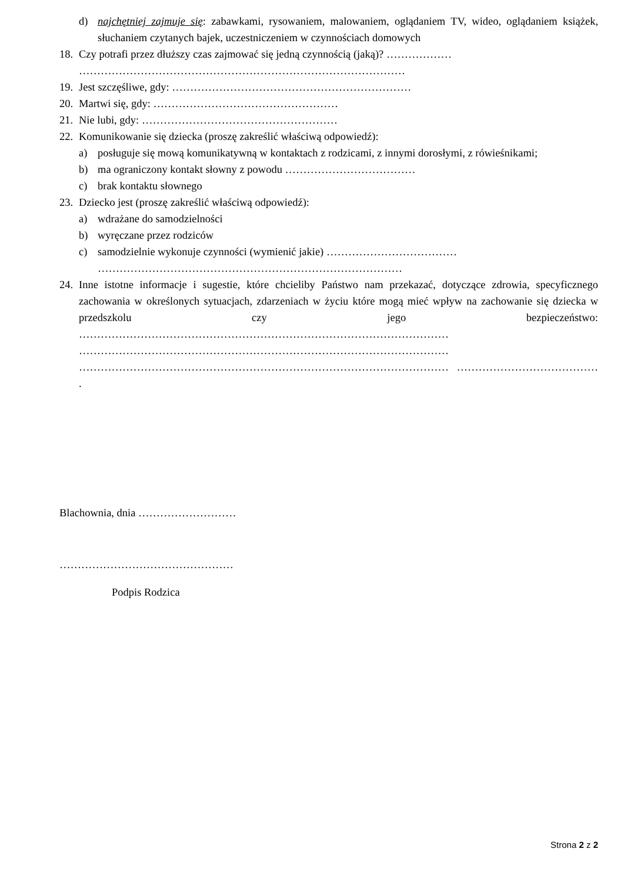d) najchętniej zajmuje się: zabawkami, rysowaniem, malowaniem, oglądaniem TV, wideo, oglądaniem książek, słuchaniem czytanych bajek, uczestniczeniem w czynnościach domowych
18. Czy potrafi przez dłuższy czas zajmować się jedną czynnością (jaką)? ………………
………………………………………………………………………………
19. Jest szczęśliwe, gdy: …………………………………………………………
20. Martwi się, gdy: ……………………………………………
21. Nie lubi, gdy: ………………………………………………
22. Komunikowanie się dziecka (proszę zakreślić właściwą odpowiedź):
a) posługuje się mową komunikatywną w kontaktach z rodzicami, z innymi dorosłymi, z rówieśnikami;
b) ma ograniczony kontakt słowny z powodu ………………………………
c) brak kontaktu słownego
23. Dziecko jest (proszę zakreślić właściwą odpowiedź):
a) wdrażane do samodzielności
b) wyręczane przez rodziców
c) samodzielnie wykonuje czynności (wymienić jakie) ………………………………
…………………………………………………………………………
24. Inne istotne informacje i sugestie, które chcieliby Państwo nam przekazać, dotyczące zdrowia, specyficznego zachowania w określonych sytuacjach, zdarzeniach w życiu które mogą mieć wpływ na zachowanie się dziecka w przedszkolu czy jego bezpieczeństwo: ………………………………………………………………………………………… ………………………………………………………………………………………… ………………………………………………………………………………………… ………………………………… .
Blachownia, dnia ………………………
…………………………………………
Podpis Rodzica
Strona 2 z 2